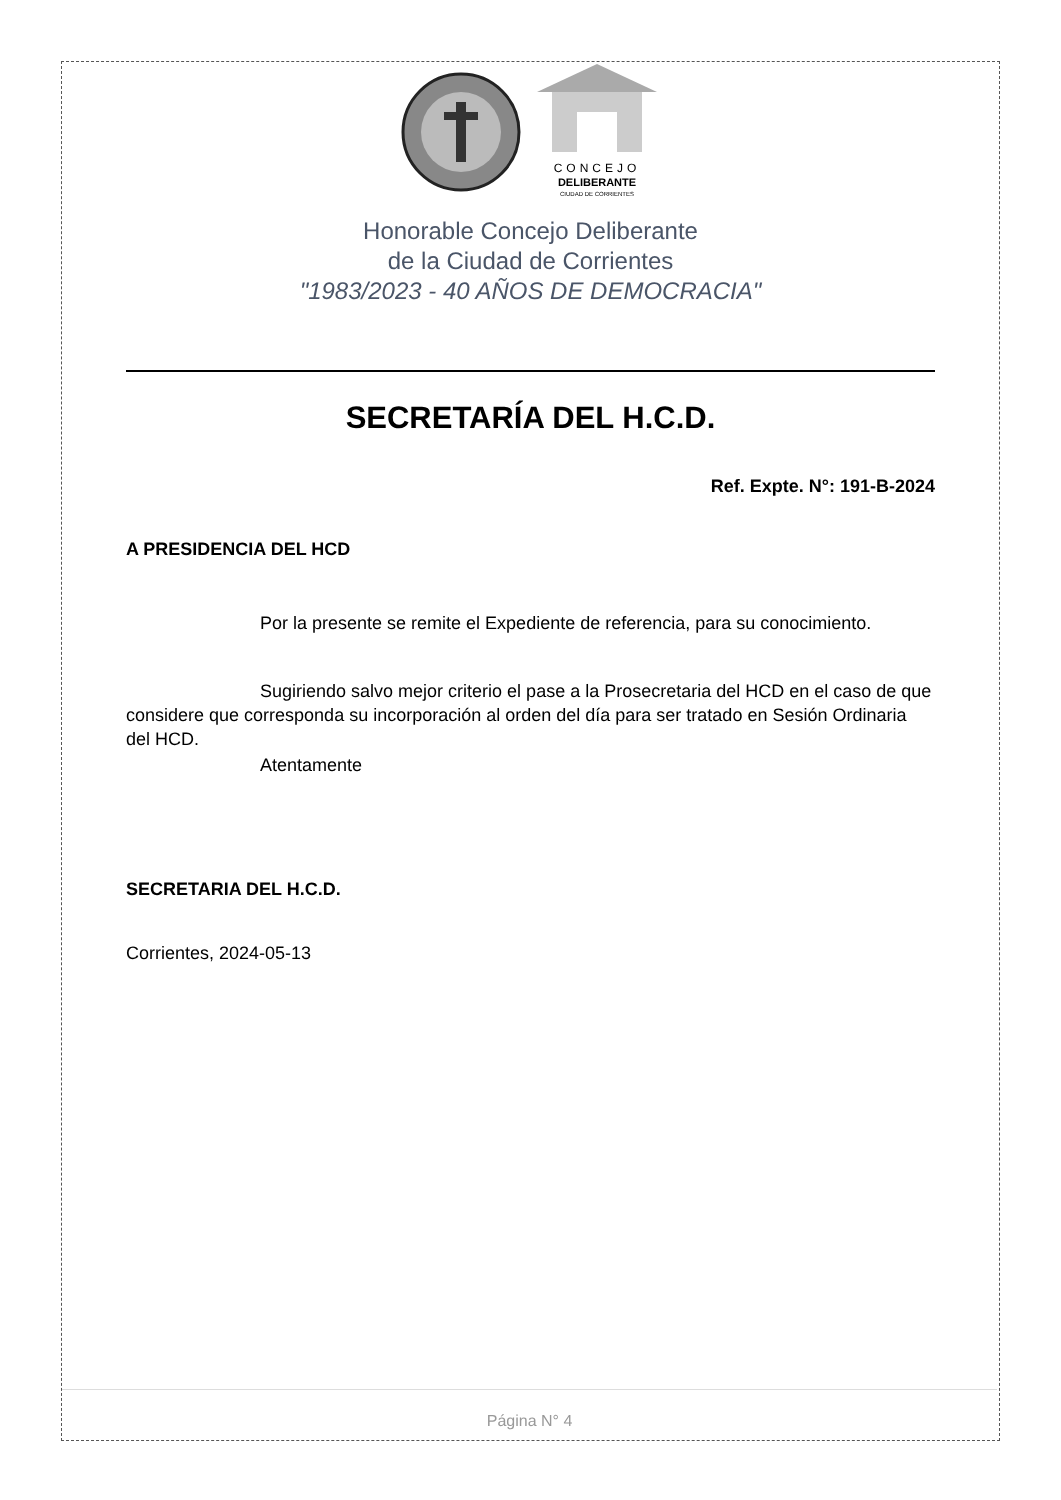CONCEJO
DELIBERANTE
CIUDAD DE CORRIENTES
Honorable Concejo Deliberante
de la Ciudad de Corrientes
"1983/2023 - 40 AÑOS DE DEMOCRACIA"
SECRETARÍA DEL H.C.D.
Ref. Expte. N°: 191-B-2024
A PRESIDENCIA DEL HCD
Por la presente se remite el Expediente de referencia, para su conocimiento.
Sugiriendo salvo mejor criterio el pase a la Prosecretaria del HCD en el caso de que considere que corresponda su incorporación al orden del día para ser tratado en Sesión Ordinaria del HCD.
Atentamente
SECRETARIA DEL H.C.D.
Corrientes, 2024-05-13
Página N° 4